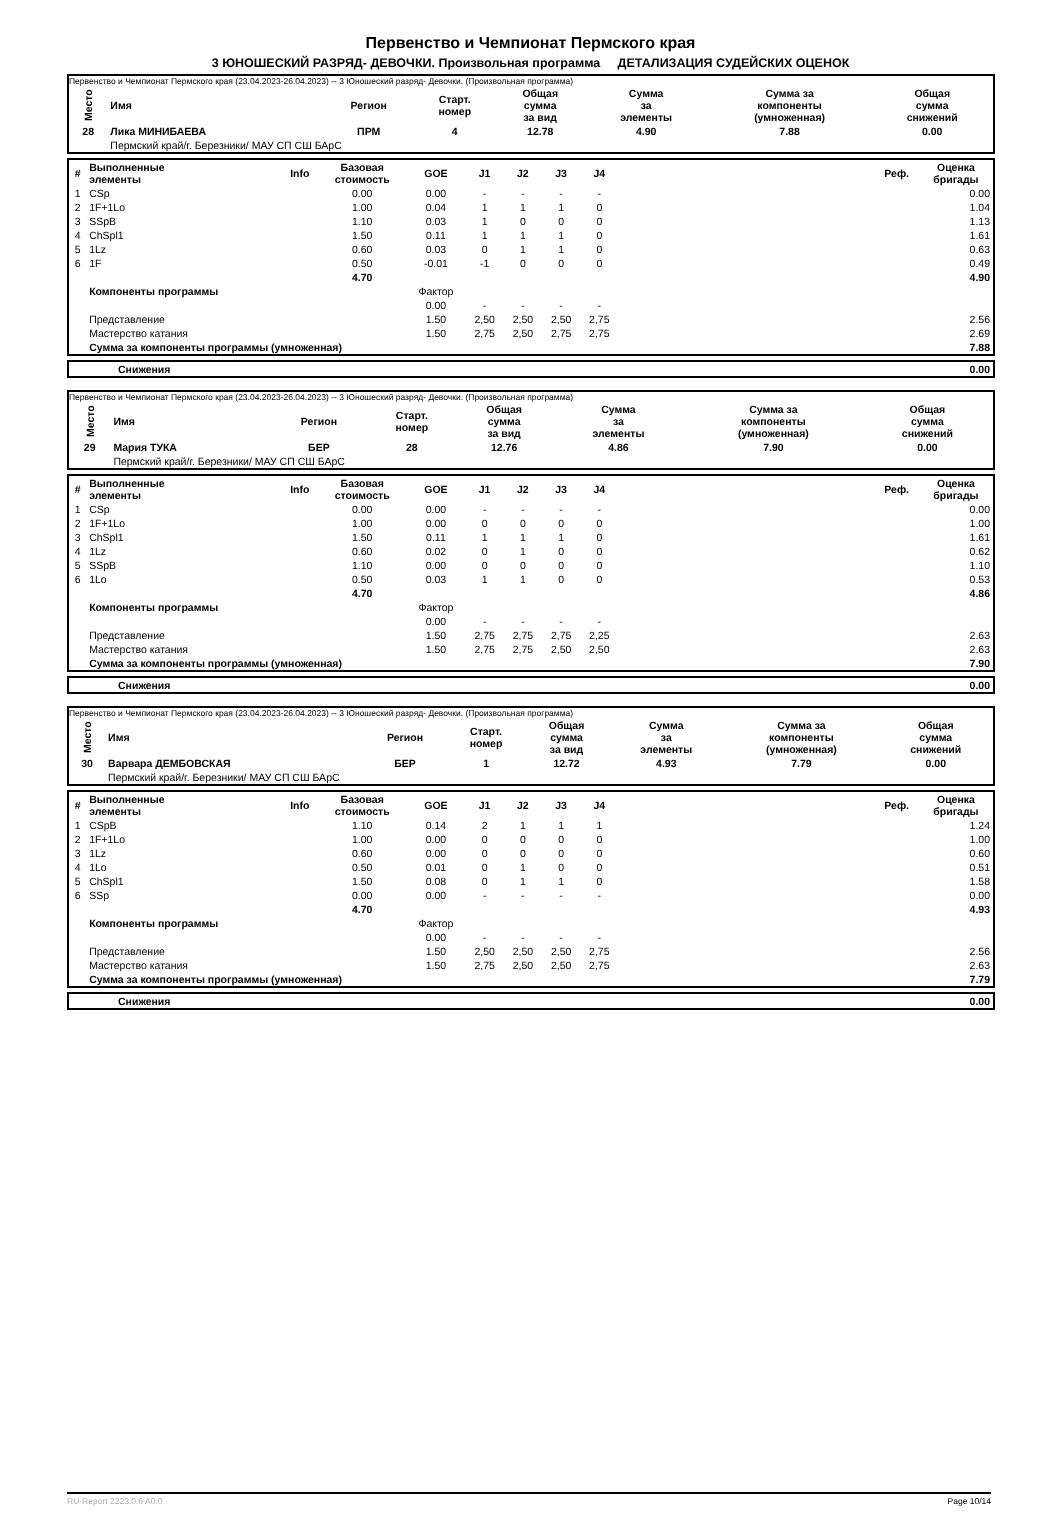Первенство и Чемпионат Пермского края
3 ЮНОШЕСКИЙ РАЗРЯД- ДЕВОЧКИ. Произвольная программа ДЕТАЛИЗАЦИЯ СУДЕЙСКИХ ОЦЕНОК
Первенство и Чемпионат Пермского края (23.04.2023-26.04.2023) -- 3 Юношеский разряд- Девочки. (Произвольная программа)
| Место | Имя | Регион | Старт. номер | Общая сумма за вид | Сумма за элементы | Сумма за компоненты (умноженная) | Общая сумма снижений |
| --- | --- | --- | --- | --- | --- | --- | --- |
| 28 | Лика МИНИБАЕВА | ПРМ | 4 | 12.78 | 4.90 | 7.88 | 0.00 |
| | Пермский край/г. Березники/ МАУ СП СШ БАрС | | | | | | |
| # | Выполненные элементы | Info | Базовая стоимость | GOE | J1 | J2 | J3 | J4 | | Реф. | Оценка бригады |
| --- | --- | --- | --- | --- | --- | --- | --- | --- | --- | --- | --- |
| 1 | CSp | | 0.00 | 0.00 | - | - | - | - | | | 0.00 |
| 2 | 1F+1Lo | | 1.00 | 0.04 | 1 | 1 | 1 | 0 | | | 1.04 |
| 3 | SSpB | | 1.10 | 0.03 | 1 | 0 | 0 | 0 | | | 1.13 |
| 4 | ChSpl1 | | 1.50 | 0.11 | 1 | 1 | 1 | 0 | | | 1.61 |
| 5 | 1Lz | | 0.60 | 0.03 | 0 | 1 | 1 | 0 | | | 0.63 |
| 6 | 1F | | 0.50 | -0.01 | -1 | 0 | 0 | 0 | | | 0.49 |
| | | | 4.70 | | | | | | | | 4.90 |
| | Компоненты программы | | | Фактор | | | | | | | |
| | | | | 0.00 | - | - | - | - | | | |
| | Представление | | | 1.50 | 2,50 | 2,50 | 2,50 | 2,75 | | | 2.56 |
| | Мастерство катания | | | 1.50 | 2,75 | 2,50 | 2,75 | 2,75 | | | 2.69 |
| | Сумма за компоненты программы (умноженная) | | | | | | | | | | 7.88 |
| | Снижения | 0.00 |
Первенство и Чемпионат Пермского края (23.04.2023-26.04.2023) -- 3 Юношеский разряд- Девочки. (Произвольная программа)
| Место | Имя | Регион | Старт. номер | Общая сумма за вид | Сумма за элементы | Сумма за компоненты (умноженная) | Общая сумма снижений |
| --- | --- | --- | --- | --- | --- | --- | --- |
| 29 | Мария ТУКА | БЕР | 28 | 12.76 | 4.86 | 7.90 | 0.00 |
| | Пермский край/г. Березники/ МАУ СП СШ БАрС | | | | | | |
| # | Выполненные элементы | Info | Базовая стоимость | GOE | J1 | J2 | J3 | J4 | | Реф. | Оценка бригады |
| --- | --- | --- | --- | --- | --- | --- | --- | --- | --- | --- | --- |
| 1 | CSp | | 0.00 | 0.00 | - | - | - | - | | | 0.00 |
| 2 | 1F+1Lo | | 1.00 | 0.00 | 0 | 0 | 0 | 0 | | | 1.00 |
| 3 | ChSpl1 | | 1.50 | 0.11 | 1 | 1 | 1 | 0 | | | 1.61 |
| 4 | 1Lz | | 0.60 | 0.02 | 0 | 1 | 0 | 0 | | | 0.62 |
| 5 | SSpB | | 1.10 | 0.00 | 0 | 0 | 0 | 0 | | | 1.10 |
| 6 | 1Lo | | 0.50 | 0.03 | 1 | 1 | 0 | 0 | | | 0.53 |
| | | | 4.70 | | | | | | | | 4.86 |
| | Компоненты программы | | | Фактор | | | | | | | |
| | | | | 0.00 | - | - | - | - | | | |
| | Представление | | | 1.50 | 2,75 | 2,75 | 2,75 | 2,25 | | | 2.63 |
| | Мастерство катания | | | 1.50 | 2,75 | 2,75 | 2,50 | 2,50 | | | 2.63 |
| | Сумма за компоненты программы (умноженная) | | | | | | | | | | 7.90 |
| | Снижения | 0.00 |
Первенство и Чемпионат Пермского края (23.04.2023-26.04.2023) -- 3 Юношеский разряд- Девочки. (Произвольная программа)
| Место | Имя | Регион | Старт. номер | Общая сумма за вид | Сумма за элементы | Сумма за компоненты (умноженная) | Общая сумма снижений |
| --- | --- | --- | --- | --- | --- | --- | --- |
| 30 | Варвара ДЕМБОВСКАЯ | БЕР | 1 | 12.72 | 4.93 | 7.79 | 0.00 |
| | Пермский край/г. Березники/ МАУ СП СШ БАрС | | | | | | |
| # | Выполненные элементы | Info | Базовая стоимость | GOE | J1 | J2 | J3 | J4 | | Реф. | Оценка бригады |
| --- | --- | --- | --- | --- | --- | --- | --- | --- | --- | --- | --- |
| 1 | CSpB | | 1.10 | 0.14 | 2 | 1 | 1 | 1 | | | 1.24 |
| 2 | 1F+1Lo | | 1.00 | 0.00 | 0 | 0 | 0 | 0 | | | 1.00 |
| 3 | 1Lz | | 0.60 | 0.00 | 0 | 0 | 0 | 0 | | | 0.60 |
| 4 | 1Lo | | 0.50 | 0.01 | 0 | 1 | 0 | 0 | | | 0.51 |
| 5 | ChSpl1 | | 1.50 | 0.08 | 0 | 1 | 1 | 0 | | | 1.58 |
| 6 | SSp | | 0.00 | 0.00 | - | - | - | - | | | 0.00 |
| | | | 4.70 | | | | | | | | 4.93 |
| | Компоненты программы | | | Фактор | | | | | | | |
| | | | | 0.00 | - | - | - | - | | | |
| | Представление | | | 1.50 | 2,50 | 2,50 | 2,50 | 2,75 | | | 2.56 |
| | Мастерство катания | | | 1.50 | 2,75 | 2,50 | 2,50 | 2,75 | | | 2.63 |
| | Сумма за компоненты программы (умноженная) | | | | | | | | | | 7.79 |
| | Снижения | 0.00 |
RU-Report 2223.0.6 A0.0 Page 10/14